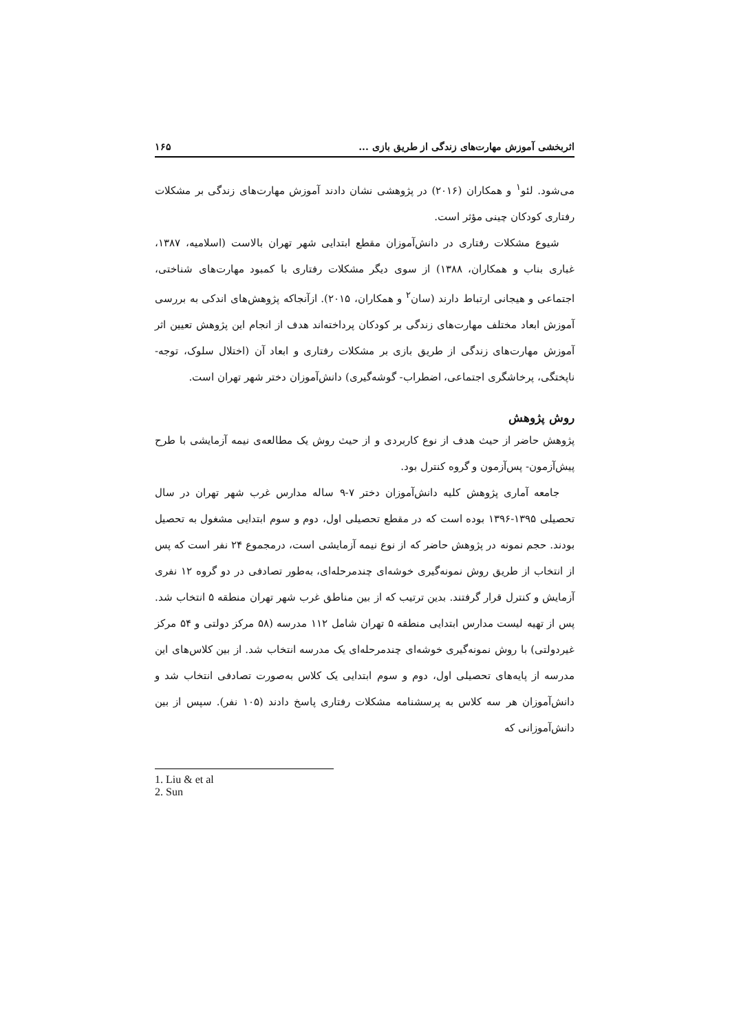اثربخشی آموزش مهارت‌های زندگی از طریق بازی ... ۱۶۵
می‌شود. لئو<sup>۱</sup> و همکاران (۲۰۱۶) در پژوهشی نشان دادند آموزش مهارت‌های زندگی بر مشکلات رفتاری کودکان چینی مؤثر است.
شیوع مشکلات رفتاری در دانش‌آموزان مقطع ابتدایی شهر تهران بالاست (اسلامیه، ۱۳۸۷، غباری بناب و همکاران، ۱۳۸۸) از سوی دیگر مشکلات رفتاری با کمبود مهارت‌های شناختی، اجتماعی و هیجانی ارتباط دارند (سان<sup>۲</sup> و همکاران، ۲۰۱۵). ازآنجاکه پژوهش‌های اندکی به بررسی آموزش ابعاد مختلف مهارت‌های زندگی بر کودکان پرداخته‌اند هدف از انجام این پژوهش تعیین اثر آموزش مهارت‌های زندگی از طریق بازی بر مشکلات رفتاری و ابعاد آن (اختلال سلوک، توجه- ناپختگی، پرخاشگری اجتماعی، اضطراب- گوشه‌گیری) دانش‌آموزان دختر شهر تهران است.
روش پژوهش
پژوهش حاضر از حیث هدف از نوع کاربردی و از حیث روش یک مطالعه‌ی نیمه آزمایشی با طرح پیش‌آزمون- پس‌آزمون و گروه کنترل بود.
جامعه آماری پژوهش کلیه دانش‌آموزان دختر ۷-۹ ساله مدارس غرب شهر تهران در سال تحصیلی ۱۳۹۵-۱۳۹۶ بوده است که در مقطع تحصیلی اول، دوم و سوم ابتدایی مشغول به تحصیل بودند. حجم نمونه در پژوهش حاضر که از نوع نیمه آزمایشی است، درمجموع ۲۴ نفر است که پس از انتخاب از طریق روش نمونه‌گیری خوشه‌ای چندمرحله‌ای، به‌طور تصادفی در دو گروه ۱۲ نفری آزمایش و کنترل قرار گرفتند. بدین ترتیب که از بین مناطق غرب شهر تهران منطقه ۵ انتخاب شد. پس از تهیه لیست مدارس ابتدایی منطقه ۵ تهران شامل ۱۱۲ مدرسه (۵۸ مرکز دولتی و ۵۴ مرکز غیردولتی) با روش نمونه‌گیری خوشه‌ای چندمرحله‌ای یک مدرسه انتخاب شد. از بین کلاس‌های این مدرسه از پایه‌های تحصیلی اول، دوم و سوم ابتدایی یک کلاس به‌صورت تصادفی انتخاب شد و دانش‌آموزان هر سه کلاس به پرسشنامه مشکلات رفتاری پاسخ دادند (۱۰۵ نفر). سپس از بین دانش‌آموزانی که
1. Liu & et al
2. Sun